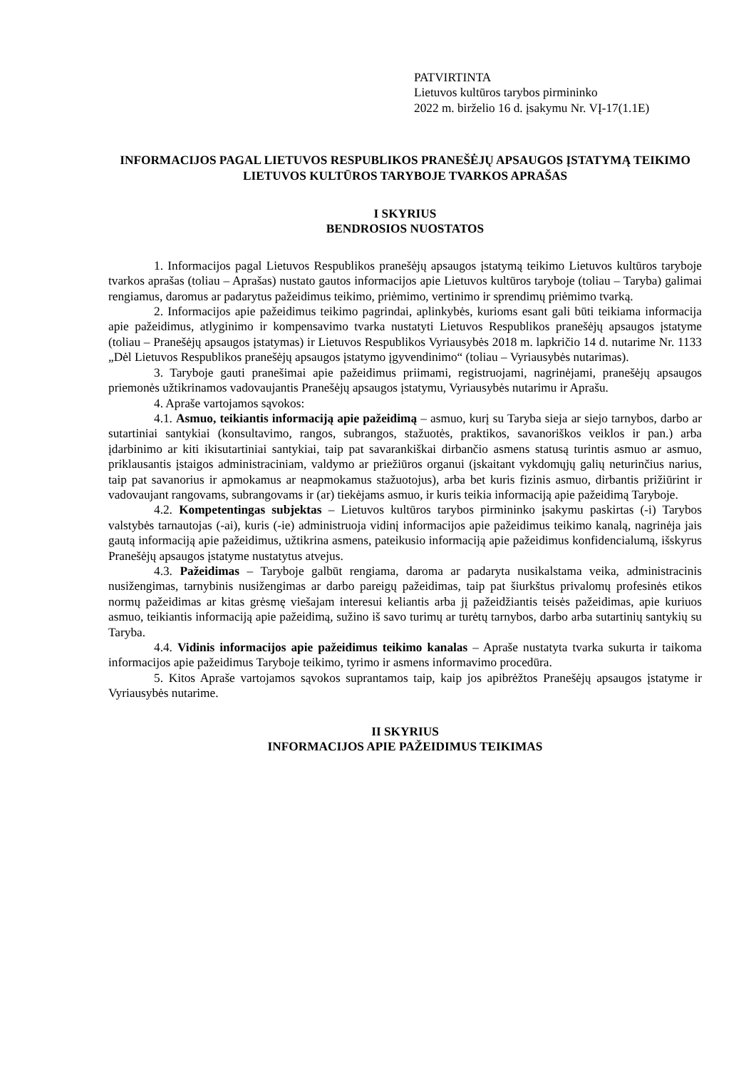PATVIRTINTA
Lietuvos kultūros tarybos pirmininko
2022 m. birželio 16 d. įsakymu Nr. VĮ-17(1.1E)
INFORMACIJOS PAGAL LIETUVOS RESPUBLIKOS PRANEŠĖJŲ APSAUGOS ĮSTATYMĄ TEIKIMO LIETUVOS KULTŪROS TARYBOJE TVARKOS APRAŠAS
I SKYRIUS
BENDROSIOS NUOSTATOS
1. Informacijos pagal Lietuvos Respublikos pranešėjų apsaugos įstatymą teikimo Lietuvos kultūros taryboje tvarkos aprašas (toliau – Aprašas) nustato gautos informacijos apie Lietuvos kultūros taryboje (toliau – Taryba) galimai rengiamus, daromus ar padarytus pažeidimus teikimo, priėmimo, vertinimo ir sprendimų priėmimo tvarką.
2. Informacijos apie pažeidimus teikimo pagrindai, aplinkybės, kurioms esant gali būti teikiama informacija apie pažeidimus, atlyginimo ir kompensavimo tvarka nustatyti Lietuvos Respublikos pranešėjų apsaugos įstatyme (toliau – Pranešėjų apsaugos įstatymas) ir Lietuvos Respublikos Vyriausybės 2018 m. lapkričio 14 d. nutarime Nr. 1133 „Dėl Lietuvos Respublikos pranešėjų apsaugos įstatymo įgyvendinimo“ (toliau – Vyriausybės nutarimas).
3. Taryboje gauti pranešimai apie pažeidimus priimami, registruojami, nagrinėjami, pranešėjų apsaugos priemonės užtikrinamos vadovaujantis Pranešėjų apsaugos įstatymu, Vyriausybės nutarimu ir Aprašu.
4. Apraše vartojamos sąvokos:
4.1. Asmuo, teikiantis informaciją apie pažeidimą – asmuo, kurį su Taryba sieja ar siejo tarnybos, darbo ar sutartiniai santykiai (konsultavimo, rangos, subrangos, stažuotės, praktikos, savanoriškos veiklos ir pan.) arba įdarbinimo ar kiti ikisutartiniai santykiai, taip pat savarankiškai dirbančio asmens statusą turintis asmuo ar asmuo, priklausantis įstaigos administraciniam, valdymo ar priežiūros organui (įskaitant vykdomųjų galių neturinčius narius, taip pat savanorius ir apmokamus ar neapmokamus stažuotojus), arba bet kuris fizinis asmuo, dirbantis prižiūrint ir vadovaujant rangovams, subrangovams ir (ar) tiekėjams asmuo, ir kuris teikia informaciją apie pažeidimą Taryboje.
4.2. Kompetentingas subjektas – Lietuvos kultūros tarybos pirmininko įsakymu paskirtas (-i) Tarybos valstybės tarnautojas (-ai), kuris (-ie) administruoja vidinį informacijos apie pažeidimus teikimo kanalą, nagrinėja jais gautą informaciją apie pažeidimus, užtikrina asmens, pateikusio informaciją apie pažeidimus konfidencialumą, išskyrus Pranešėjų apsaugos įstatyme nustatytus atvejus.
4.3. Pažeidimas – Taryboje galbūt rengiama, daroma ar padaryta nusikalstama veika, administracinis nusižengimas, tarnybinis nusižengimas ar darbo pareigų pažeidimas, taip pat šiurkštus privalomų profesinės etikos normų pažeidimas ar kitas grėsmę viešajam interesui keliantis arba jį pažeidžiantis teisės pažeidimas, apie kuriuos asmuo, teikiantis informaciją apie pažeidimą, sužino iš savo turimų ar turėtų tarnybos, darbo arba sutartinių santykių su Taryba.
4.4. Vidinis informacijos apie pažeidimus teikimo kanalas – Apraše nustatyta tvarka sukurta ir taikoma informacijos apie pažeidimus Taryboje teikimo, tyrimo ir asmens informavimo procedūra.
5. Kitos Apraše vartojamos sąvokos suprantamos taip, kaip jos apibrėžtos Pranešėjų apsaugos įstatyme ir Vyriausybės nutarime.
II SKYRIUS
INFORMACIJOS APIE PAŽEIDIMUS TEIKIMAS